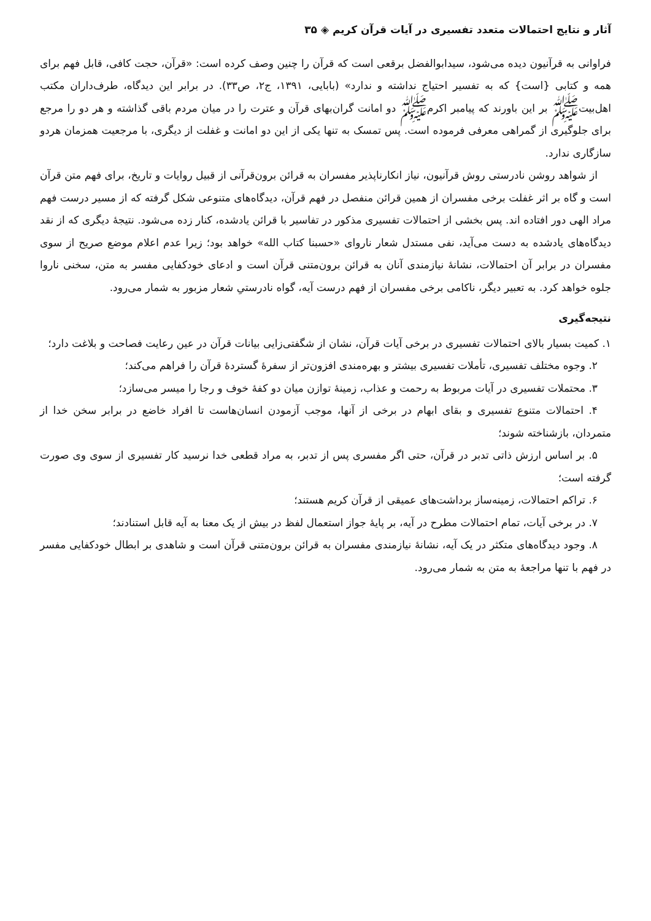آثار و نتایج احتمالات متعدد تفسیری در آیات قرآن کریم ◈ ۳۵
فراوانی به قرآنیون دیده می‌شود، سیدابوالفضل برقعی است که قرآن را چنین وصف کرده است: «قرآن، حجت کافی، قابل فهم برای همه و کتابی {است} که به تفسیر احتیاج نداشته و ندارد» (بابایی، ۱۳۹۱، ج۲، ص۳۳). در برابر این دیدگاه، طرف‌داران مکتب اهل‌بیت‌ﷺ بر این باورند که پیامبر اکرمﷺ دو امانت گران‌بهای قرآن و عترت را در میان مردم باقی گذاشته و هر دو را مرجع برای جلوگیری از گمراهی معرفی فرموده است. پس تمسک به تنها یکی از این دو امانت و غفلت از دیگری، با مرجعیت همزمان هردو سازگاری ندارد.
از شواهد روشن نادرستی روش قرآنیون، نیاز انکارناپذیر مفسران به قرائن برون‌قرآنی از قبیل روایات و تاریخ، برای فهم متن قرآن است و گاه بر اثر غفلت برخی مفسران از همین قرائن منفصل در فهم قرآن، دیدگاه‌های متنوعی شکل گرفته که از مسیر درست فهم مراد الهی دور افتاده اند. پس بخشی از احتمالات تفسیری مذکور در تفاسیر با قرائن یادشده، کنار زده می‌شود. نتیجهٔ دیگری که از نقد دیدگاه‌های یادشده به دست می‌آید، نفی مستدل شعار ناروای «حسبنا کتاب الله» خواهد بود؛ زیرا عدم اعلام موضع صریح از سوی مفسران در برابر آن احتمالات، نشانهٔ نیازمندی آنان به قرائن برون‌متنی قرآن است و ادعای خودکفایی مفسر به متن، سخنی ناروا جلوه خواهد کرد. به تعبیر دیگر، ناکامی برخی مفسران از فهم درست آیه، گواه نادرستیِ شعار مزبور به شمار می‌رود.
نتیجه‌گیری
۱. کمیت بسیار بالای احتمالات تفسیری در برخی آیات قرآن، نشان از شگفتی‌زایی بیانات قرآن در عین رعایت فصاحت و بلاغت دارد؛
۲. وجوه مختلف تفسیری، تأملات تفسیری بیشتر و بهره‌مندی افزون‌تر از سفرهٔ گستردهٔ قرآن را فراهم می‌کند؛
۳. محتملات تفسیری در آیات مربوط به رحمت و عذاب، زمینهٔ توازن میان دو کفهٔ خوف و رجا را میسر می‌سازد؛
۴. احتمالات متنوع تفسیری و بقای ابهام در برخی از آنها، موجب آزمودن انسان‌هاست تا افراد خاضع در برابر سخن خدا از متمردان، بازشناخته شوند؛
۵. بر اساس ارزش ذاتی تدبر در قرآن، حتی اگر مفسری پس از تدبر، به مراد قطعی خدا نرسید کار تفسیری از سوی وی صورت گرفته است؛
۶. تراکم احتمالات، زمینه‌ساز برداشت‌های عمیقی از قرآن کریم هستند؛
۷. در برخی آیات، تمام احتمالات مطرح در آیه، بر پایهٔ جواز استعمال لفظ در بیش از یک معنا به آیه قابل استنادند؛
۸. وجود دیدگاه‌های متکثر در یک آیه، نشانهٔ نیازمندی مفسران به قرائن برون‌متنی قرآن است و شاهدی بر ابطال خودکفایی مفسر در فهم با تنها مراجعهٔ به متن به شمار می‌رود.